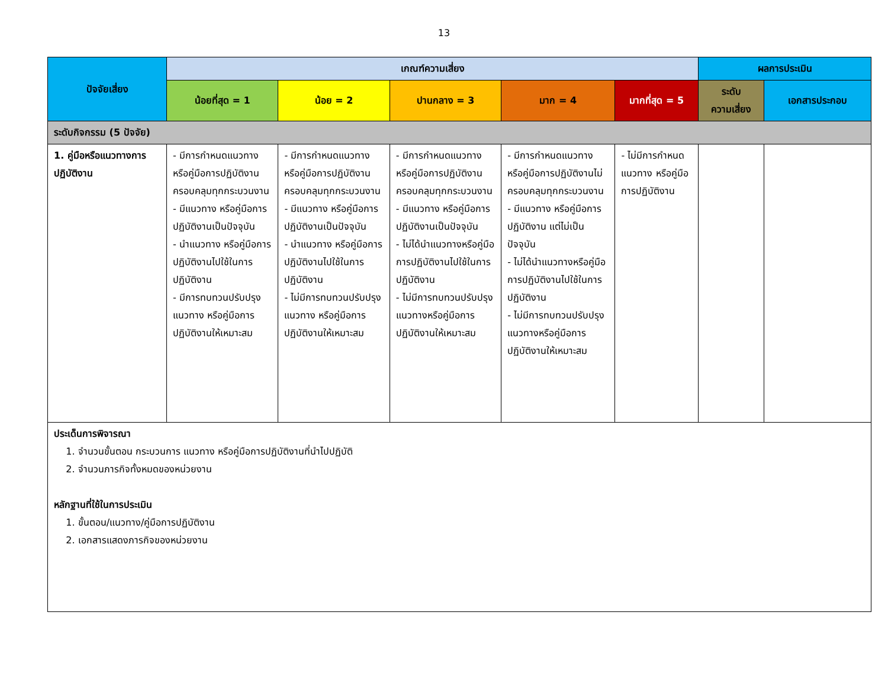13
| ปัจจัยเสี่ยง | เกณฑ์ความเสี่ยง | | | | | ผลการประเมิน | |
| --- | --- | --- | --- | --- | --- | --- | --- |
| | น้อยที่สุด = 1 | น้อย = 2 | ปานกลาง = 3 | มาก = 4 | มากที่สุด = 5 | ระดับ ความเสี่ยง | เอกสารประกอบ |
| ระดับกิจกรรม (5 ปัจจัย) | | | | | | | |
| 1. คู่มือหรือแนวทางการปฏิบัติงาน | - มีการกำหนดแนวทาง หรือคู่มือการปฏิบัติงานครอบคลุมทุกกระบวนงาน - มีแนวทาง หรือคู่มือการปฏิบัติงานเป็นปัจจุบัน - นำแนวทาง หรือคู่มือการปฏิบัติงานไปใช้ในการปฏิบัติงาน - มีการทบทวนปรับปรุงแนวทาง หรือคู่มือการปฏิบัติงานให้เหมาะสม | - มีการกำหนดแนวทาง หรือคู่มือการปฏิบัติงานครอบคลุมทุกกระบวนงาน - มีแนวทาง หรือคู่มือการปฏิบัติงานเป็นปัจจุบัน - นำแนวทาง หรือคู่มือการปฏิบัติงานไปใช้ในการปฏิบัติงาน - ไม่มีการทบทวนปรับปรุงแนวทาง หรือคู่มือการปฏิบัติงานให้เหมาะสม | - มีการกำหนดแนวทาง หรือคู่มือการปฏิบัติงานครอบคลุมทุกกระบวนงาน - มีแนวทาง หรือคู่มือการปฏิบัติงานเป็นปัจจุบัน - ไม่ได้นำแนวทางหรือคู่มือการปฏิบัติงานไปใช้ในการปฏิบัติงาน - ไม่มีการทบทวนปรับปรุงแนวทางหรือคู่มือการปฏิบัติงานให้เหมาะสม | - มีการกำหนดแนวทาง หรือคู่มือการปฏิบัติงานไม่ครอบคลุมทุกกระบวนงาน - มีแนวทาง หรือคู่มือการปฏิบัติงาน แต่ไม่เป็นปัจจุบัน - ไม่ได้นำแนวทางหรือคู่มือการปฏิบัติงานไปใช้ในการปฏิบัติงาน - ไม่มีการทบทวนปรับปรุงแนวทางหรือคู่มือการปฏิบัติงานให้เหมาะสม | - ไม่มีการกำหนดแนวทาง หรือคู่มือการปฏิบัติงาน | | |
| ประเด็นการพิจารณา 1. จำนวนขั้นตอน กระบวนการ แนวทาง หรือคู่มือการปฏิบัติงานที่นำไปปฏิบัติ 2. จำนวนภารกิจทั้งหมดของหน่วยงาน หลักฐานที่ใช้ในการประเมิน 1. ขั้นตอน/แนวทาง/คู่มือการปฏิบัติงาน 2. เอกสารแสดงภารกิจของหน่วยงาน | | | | | | | |